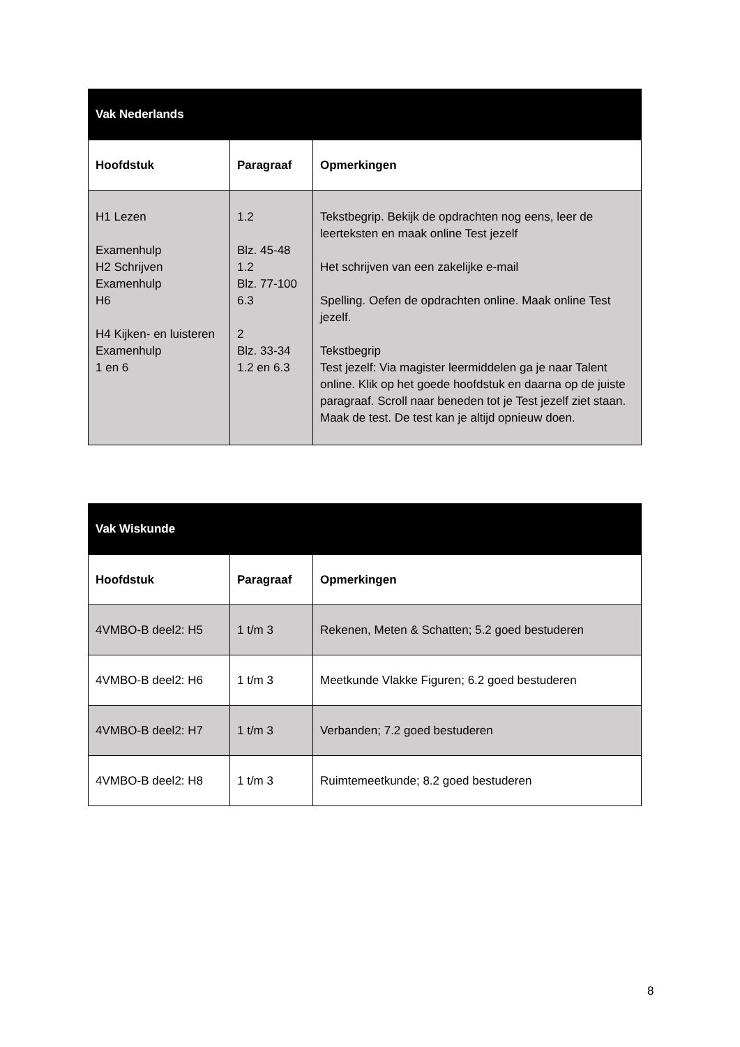| Vak Nederlands | | |
| --- | --- | --- |
| Hoofdstuk | Paragraaf | Opmerkingen |
| H1 Lezen Examenhulp H2 Schrijven Examenhulp H6 H4 Kijken- en luisteren Examenhulp 1 en 6 | 1.2 Blz. 45-48 1.2 Blz. 77-100 6.3 2 Blz. 33-34 1.2 en 6.3 | Tekstbegrip. Bekijk de opdrachten nog eens, leer de leerteksten en maak online Test jezelf Het schrijven van een zakelijke e-mail Spelling. Oefen de opdrachten online. Maak online Test jezelf. Tekstbegrip Test jezelf: Via magister leermiddelen ga je naar Talent online. Klik op het goede hoofdstuk en daarna op de juiste paragraaf. Scroll naar beneden tot je Test jezelf ziet staan. Maak de test. De test kan je altijd opnieuw doen. |
| Vak Wiskunde | | |
| --- | --- | --- |
| Hoofdstuk | Paragraaf | Opmerkingen |
| 4VMBO-B deel2: H5 | 1 t/m 3 | Rekenen, Meten & Schatten; 5.2 goed bestuderen |
| 4VMBO-B deel2: H6 | 1 t/m 3 | Meetkunde Vlakke Figuren; 6.2 goed bestuderen |
| 4VMBO-B deel2: H7 | 1 t/m 3 | Verbanden; 7.2 goed bestuderen |
| 4VMBO-B deel2: H8 | 1 t/m 3 | Ruimtemeetkunde; 8.2 goed bestuderen |
8